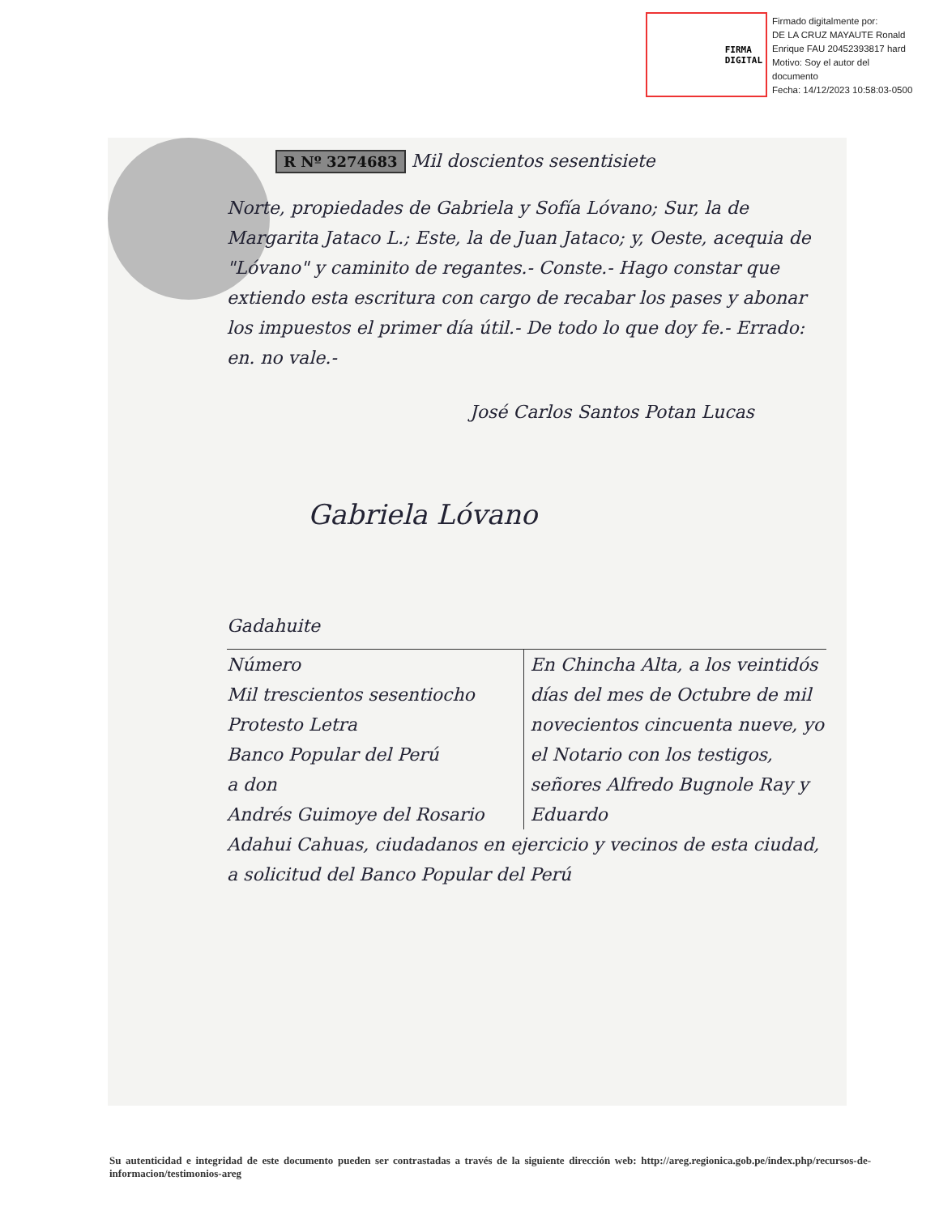FIRMA
DIGITAL
Firmado digitalmente por:
DE LA CRUZ MAYAUTE Ronald
Enrique FAU 20452393817 hard
Motivo: Soy el autor del
documento
Fecha: 14/12/2023 10:58:03-0500
R Nº 3274683 Mil doscientos sesentisiete
Norte, propiedades de Gabriela y Sofía Lóvano; Sur, la de Margarita Jataco L.; Este, la de Juan Jataco; y, Oeste, acequia de "Lóvano" y caminito de regantes.- Conste.- Hago constar que extiendo esta escritura con cargo de recabar los pases y abonar los impuestos el primer día útil.- De todo lo que doy fe.- Errado: en. no vale.-
José Carlos Santos Potan Lucas
Gabriela Lóvano
Gadahuite
Número
Mil trescientos sesentiocho
Protesto Letra
Banco Popular del Perú
a don
Andrés Guimoye del Rosario
En Chincha Alta, a los veintidós días del mes de Octubre de mil novecientos cincuenta nueve, yo el Notario con los testigos, señores Alfredo Bugnole Ray y Eduardo
Adahui Cahuas, ciudadanos en ejercicio y vecinos de esta ciudad, a solicitud del Banco Popular del Perú
Su autenticidad e integridad de este documento pueden ser contrastadas a través de la siguiente dirección web: http://areg.regionica.gob.pe/index.php/recursos-de-informacion/testimonios-areg